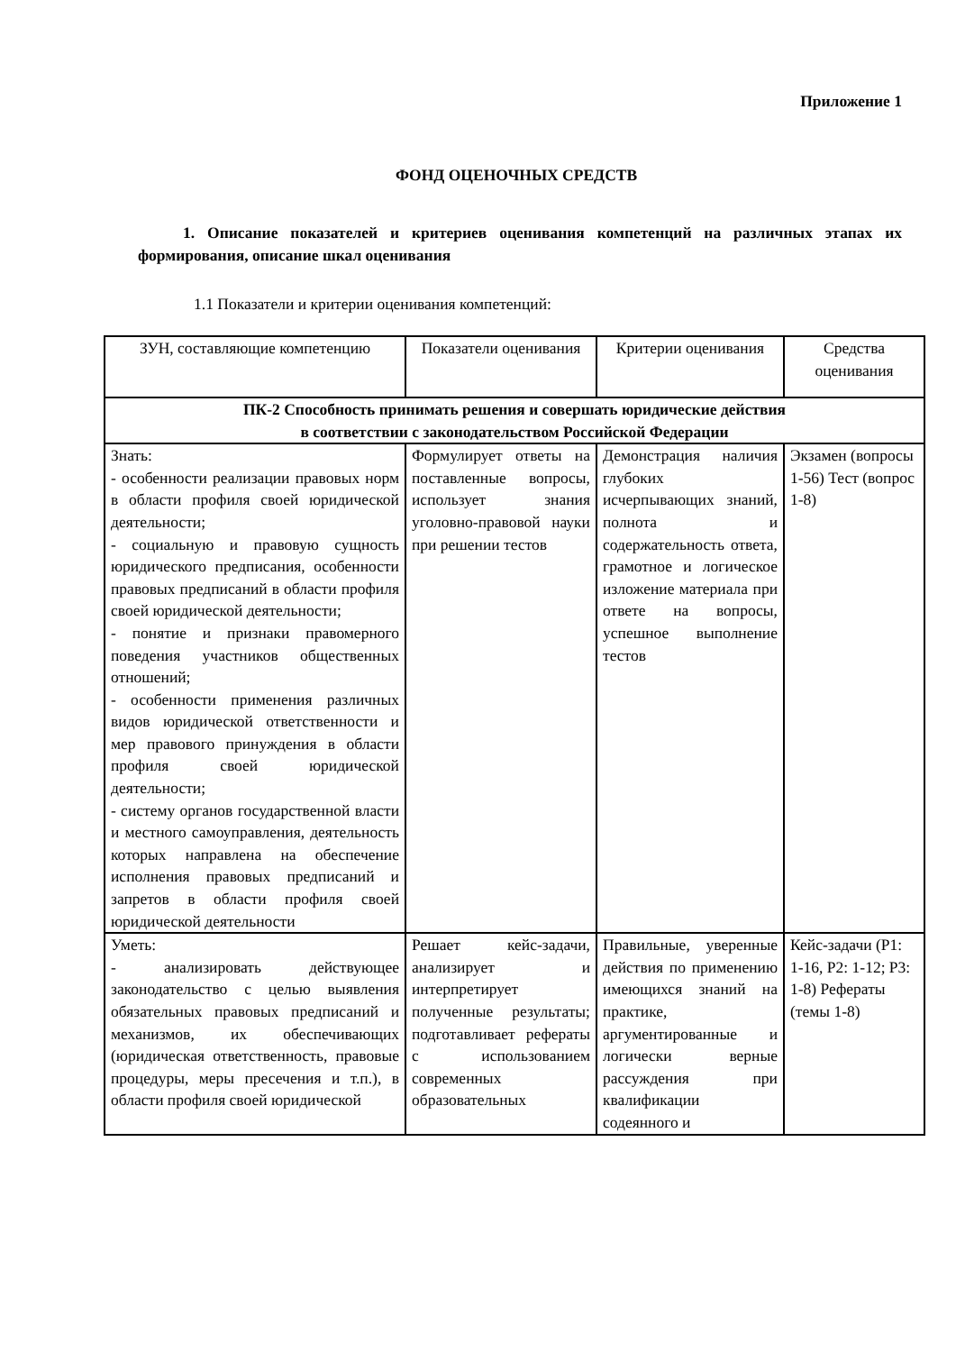Приложение 1
ФОНД ОЦЕНОЧНЫХ СРЕДСТВ
1. Описание показателей и критериев оценивания компетенций на различных этапах их формирования, описание шкал оценивания
1.1 Показатели и критерии оценивания компетенций:
| ЗУН, составляющие компетенцию | Показатели оценивания | Критерии оценивания | Средства оценивания |
| --- | --- | --- | --- |
| ПК-2 Способность принимать решения и совершать юридические действия в соответствии с законодательством Российской Федерации | | | |
| Знать: - особенности реализации правовых норм в области профиля своей юридической деятельности; - социальную и правовую сущность юридического предписания, особенности правовых предписаний в области профиля своей юридической деятельности; - понятие и признаки правомерного поведения участников общественных отношений; - особенности применения различных видов юридической ответственности и мер правового принуждения в области профиля своей юридической деятельности; - систему органов государственной власти и местного самоуправления, деятельность которых направлена на обеспечение исполнения правовых предписаний и запретов в области профиля своей юридической деятельности | Формулирует ответы на поставленные вопросы, использует знания уголовно-правовой науки при решении тестов | Демонстрация наличия глубоких исчерпывающих знаний, полнота и содержательность ответа, грамотное и логическое изложение материала при ответе на вопросы, успешное выполнение тестов | Экзамен (вопросы 1-56) Тест (вопрос 1-8) |
| Уметь: - анализировать действующее законодательство с целью выявления обязательных правовых предписаний и механизмов, их обеспечивающих (юридическая ответственность, правовые процедуры, меры пресечения и т.п.), в области профиля своей юридической | Решает кейс-задачи, анализирует и интерпретирует полученные результаты; подготавливает рефераты с использованием современных образовательных | Правильные, уверенные действия по применению имеющихся знаний на практике, аргументированные и логически верные рассуждения при квалификации содеянного и | Кейс-задачи (Р1: 1-16, Р2: 1-12; Р3: 1-8) Рефераты (темы 1-8) |